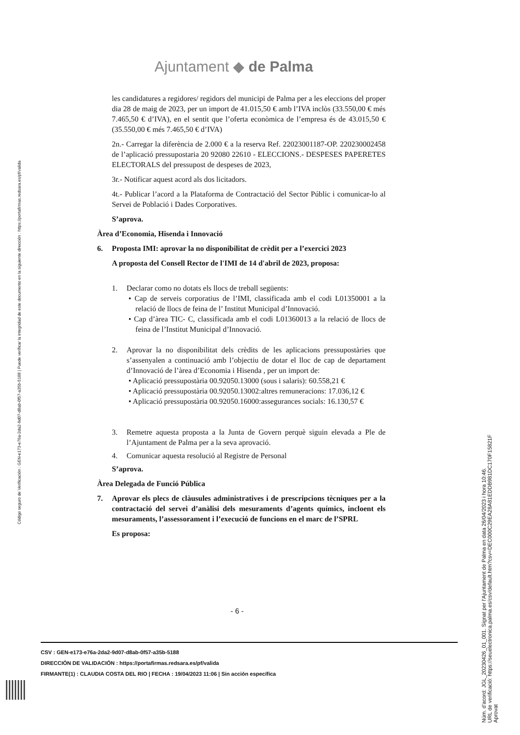Ajuntament ◆ de Palma
Código seguro de Verificación : GEN-e173-e76a-2da2-9d07-d8ab-0f57-a35b-5188 | Puede verificar la integridad de este documento en la siguiente dirección : https://portafirmas.redsara.es/pf/valida
les candidatures a regidores/ regidors del municipi de Palma per a les eleccions del proper dia 28 de maig de 2023, per un import de 41.015,50 € amb l’IVA inclòs (33.550,00 € més 7.465,50 € d’IVA), en el sentit que l’oferta econòmica de l’empresa és de 43.015,50 € (35.550,00 € més 7.465,50 € d’IVA)
2n.- Carregar la diferència de 2.000 € a la reserva Ref. 22023001187-OP. 220230002458 de l’aplicació pressupostaria 20 92080 22610 - ELECCIONS.- DESPESES PAPERETES ELECTORALS del pressupost de despeses de 2023,
3r.- Notificar aquest acord als dos licitadors.
4t.- Publicar l’acord a la Plataforma de Contractació del Sector Públic i comunicar-lo al Servei de Població i Dades Corporatives.
S’aprova.
Àrea d’Economia, Hisenda i Innovació
6. Proposta IMI: aprovar la no disponibilitat de crèdit per a l’exercici 2023
A proposta del Consell Rector de l'IMI de 14 d'abril de 2023, proposa:
1. Declarar como no dotats els llocs de treball següents:
• Cap de serveis corporatius de l’IMI, classificada amb el codi L01350001 a la relació de llocs de feina de l’ Institut Municipal d’Innovació.
• Cap d’àrea TIC- C, classificada amb el codi L01360013 a la relació de llocs de feina de l’Institut Municipal d’Innovació.
2. Aprovar la no disponibilitat dels crèdits de les aplicacions pressupostàries que s’assenyalen a continuació amb l’objectiu de dotar el lloc de cap de departament d’Innovació de l’àrea d’Economia i Hisenda , per un import de:
• Aplicació pressupostària 00.92050.13000 (sous i salaris): 60.558,21 €
• Aplicació pressupostària 00.92050.13002:altres remuneracions: 17.036,12 €
• Aplicació pressupostària 00.92050.16000:assegurances socials: 16.130,57 €
3. Remetre aquesta proposta a la Junta de Govern perquè siguin elevada a Ple de l’Ajuntament de Palma per a la seva aprovació.
4. Comunicar aquesta resolució al Registre de Personal
S’aprova.
Àrea Delegada de Funció Pública
7. Aprovar els plecs de clàusules administratives i de prescripcions tècniques per a la contractació del servei d’anàlisi dels mesuraments d’agents químics, incloent els mesuraments, l’assessorament i l’execució de funcions en el marc de l’SPRL
Es proposa:
- 6 -
CSV : GEN-e173-e76a-2da2-9d07-d8ab-0f57-a35b-5188
DIRECCIÓN DE VALIDACIÓN : https://portafirmas.redsara.es/pf/valida
FIRMANTE(1) : CLAUDIA COSTA DEL RIO | FECHA : 19/04/2023 11:06 | Sin acción específica
Núm. d'acord: JGL_20230426_01_001. Signat per l'Ajuntament de Palma en data 26/04/2023 i hora 10:46.
URL de verificació: https://seuelectronica.palma.es/csv/default.htm?csv=DEC000C29EA28A81EDDB981DC170F15821F
Aprovat